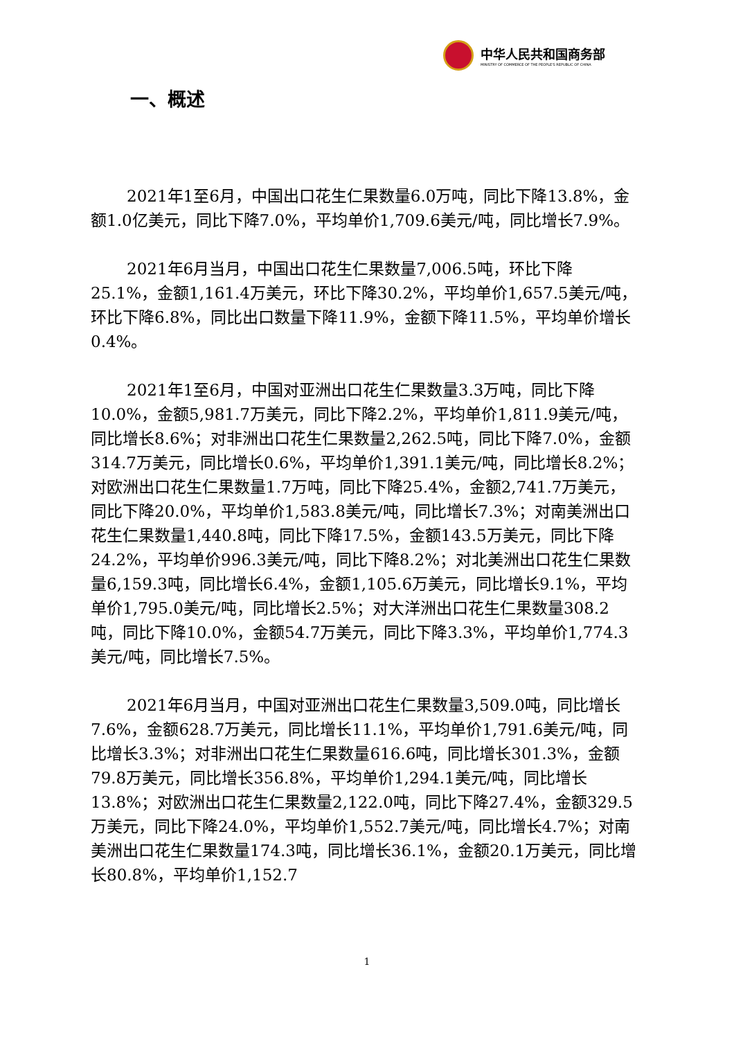中华人民共和国商务部
MINISTRY OF COMMERCE OF THE PEOPLE'S REPUBLIC OF CHINA
一、概述
2021年1至6月，中国出口花生仁果数量6.0万吨，同比下降13.8%，金额1.0亿美元，同比下降7.0%，平均单价1,709.6美元/吨，同比增长7.9%。
2021年6月当月，中国出口花生仁果数量7,006.5吨，环比下降25.1%，金额1,161.4万美元，环比下降30.2%，平均单价1,657.5美元/吨，环比下降6.8%，同比出口数量下降11.9%，金额下降11.5%，平均单价增长0.4%。
2021年1至6月，中国对亚洲出口花生仁果数量3.3万吨，同比下降10.0%，金额5,981.7万美元，同比下降2.2%，平均单价1,811.9美元/吨，同比增长8.6%；对非洲出口花生仁果数量2,262.5吨，同比下降7.0%，金额314.7万美元，同比增长0.6%，平均单价1,391.1美元/吨，同比增长8.2%；对欧洲出口花生仁果数量1.7万吨，同比下降25.4%，金额2,741.7万美元，同比下降20.0%，平均单价1,583.8美元/吨，同比增长7.3%；对南美洲出口花生仁果数量1,440.8吨，同比下降17.5%，金额143.5万美元，同比下降24.2%，平均单价996.3美元/吨，同比下降8.2%；对北美洲出口花生仁果数量6,159.3吨，同比增长6.4%，金额1,105.6万美元，同比增长9.1%，平均单价1,795.0美元/吨，同比增长2.5%；对大洋洲出口花生仁果数量308.2吨，同比下降10.0%，金额54.7万美元，同比下降3.3%，平均单价1,774.3美元/吨，同比增长7.5%。
2021年6月当月，中国对亚洲出口花生仁果数量3,509.0吨，同比增长7.6%，金额628.7万美元，同比增长11.1%，平均单价1,791.6美元/吨，同比增长3.3%；对非洲出口花生仁果数量616.6吨，同比增长301.3%，金额79.8万美元，同比增长356.8%，平均单价1,294.1美元/吨，同比增长13.8%；对欧洲出口花生仁果数量2,122.0吨，同比下降27.4%，金额329.5万美元，同比下降24.0%，平均单价1,552.7美元/吨，同比增长4.7%；对南美洲出口花生仁果数量174.3吨，同比增长36.1%，金额20.1万美元，同比增长80.8%，平均单价1,152.7
1